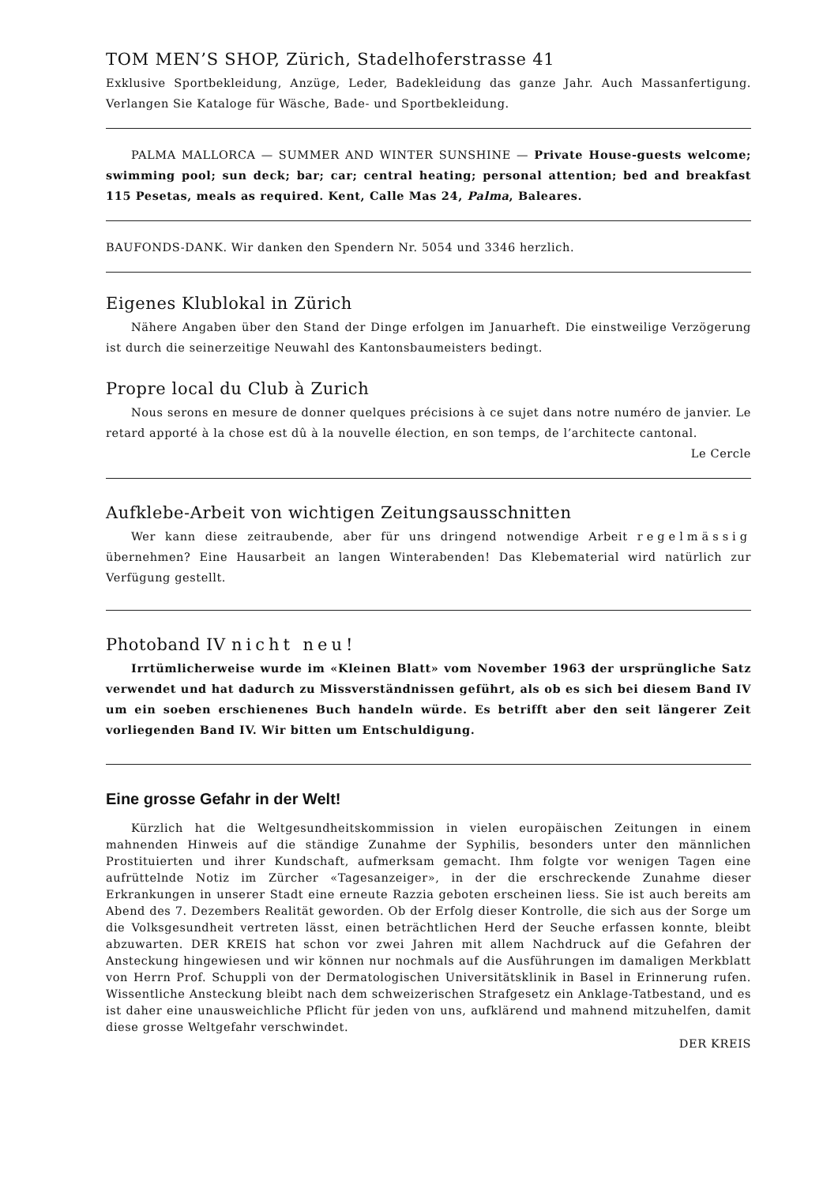TOM MEN’S SHOP, Zürich, Stadelhoferstrasse 41
Exklusive Sportbekleidung, Anzüge, Leder, Badekleidung das ganze Jahr. Auch Massanfertigung. Verlangen Sie Kataloge für Wäsche, Bade- und Sportbekleidung.
PALMA MALLORCA — SUMMER AND WINTER SUNSHINE — Private House-guests welcome; swimming pool; sun deck; bar; car; central heating; personal attention; bed and breakfast 115 Pesetas, meals as required. Kent, Calle Mas 24, Palma, Baleares.
BAUFONDS-DANK. Wir danken den Spendern Nr. 5054 und 3346 herzlich.
Eigenes Klublokal in Zürich
Nähere Angaben über den Stand der Dinge erfolgen im Januarheft. Die einstweilige Verzögerung ist durch die seinerzeitige Neuwahl des Kantonsbaumeisters bedingt.
Propre local du Club à Zurich
Nous serons en mesure de donner quelques précisions à ce sujet dans notre numéro de janvier. Le retard apporté à la chose est dû à la nouvelle élection, en son temps, de l’architecte cantonal.
Le Cercle
Aufklebe-Arbeit von wichtigen Zeitungsausschnitten
Wer kann diese zeitraubende, aber für uns dringend notwendige Arbeit regelmässig übernehmen? Eine Hausarbeit an langen Winterabenden! Das Klebematerial wird natürlich zur Verfügung gestellt.
Photoband IV nicht neu!
Irrtümlicherweise wurde im «Kleinen Blatt» vom November 1963 der ursprüngliche Satz verwendet und hat dadurch zu Missverständnissen geführt, als ob es sich bei diesem Band IV um ein soeben erschienenes Buch handeln würde. Es betrifft aber den seit längerer Zeit vorliegenden Band IV. Wir bitten um Entschuldigung.
Eine grosse Gefahr in der Welt!
Kürzlich hat die Weltgesundheitskommission in vielen europäischen Zeitungen in einem mahnenden Hinweis auf die ständige Zunahme der Syphilis, besonders unter den männlichen Prostituierten und ihrer Kundschaft, aufmerksam gemacht. Ihm folgte vor wenigen Tagen eine aufrüttelnde Notiz im Zürcher «Tagesanzeiger», in der die erschreckende Zunahme dieser Erkrankungen in unserer Stadt eine erneute Razzia geboten erscheinen liess. Sie ist auch bereits am Abend des 7. Dezembers Realität geworden. Ob der Erfolg dieser Kontrolle, die sich aus der Sorge um die Volksgesundheit vertreten lässt, einen beträchtlichen Herd der Seuche erfassen konnte, bleibt abzuwarten. DER KREIS hat schon vor zwei Jahren mit allem Nachdruck auf die Gefahren der Ansteckung hingewiesen und wir können nur nochmals auf die Ausführungen im damaligen Merkblatt von Herrn Prof. Schuppli von der Dermatologischen Universitätsklinik in Basel in Erinnerung rufen. Wissentliche Ansteckung bleibt nach dem schweizerischen Strafgesetz ein Anklage-Tatbestand, und es ist daher eine unausweichliche Pflicht für jeden von uns, aufklärend und mahnend mitzuhelfen, damit diese grosse Weltgefahr verschwindet.
DER KREIS